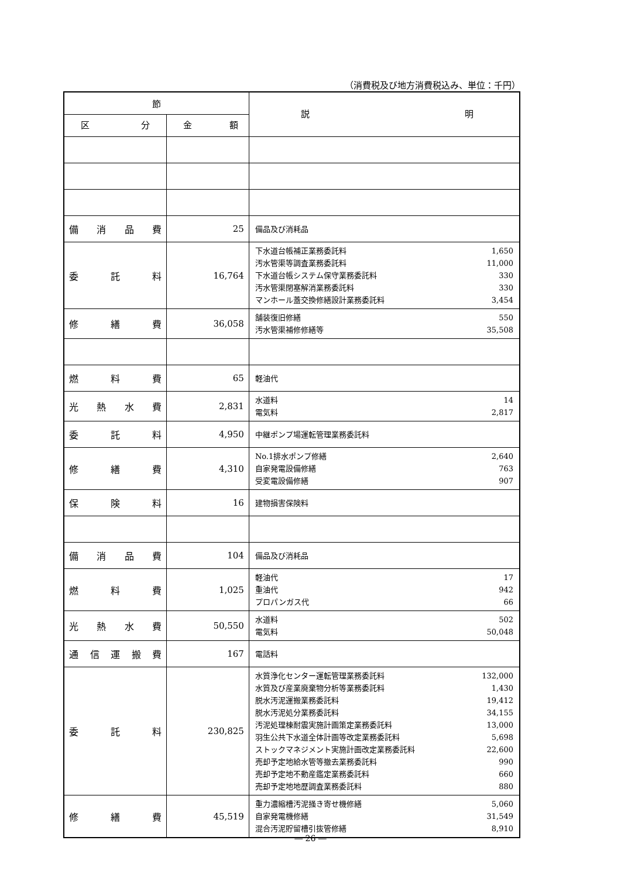（消費税及び地方消費税込み、単位：千円）
| 節 | | 説 明 |
| --- | --- | --- |
| 区 分 | 金 額 | |
| 備 消 品 費 | 25 | 備品及び消耗品 |
| 委 託 料 | 16,764 | 下水道台帳補正業務委託料 1,650 汚水管渠等調査業務委託料 11,000 下水道台帳システム保守業務委託料 330 汚水管渠閉塞解消業務委託料 330 マンホール蓋交換修繕設計業務委託料 3,454 |
| 修 繕 費 | 36,058 | 舗装復旧修繕 550 汚水管渠補修修繕等 35,508 |
| 燃 料 費 | 65 | 軽油代 |
| 光 熱 水 費 | 2,831 | 水道料 14 電気料 2,817 |
| 委 託 料 | 4,950 | 中継ポンプ場運転管理業務委託料 |
| 修 繕 費 | 4,310 | No.1排水ポンプ修繕 2,640 自家発電設備修繕 763 受変電設備修繕 907 |
| 保 険 料 | 16 | 建物損害保険料 |
| 備 消 品 費 | 104 | 備品及び消耗品 |
| 燃 料 費 | 1,025 | 軽油代 17 重油代 942 プロパンガス代 66 |
| 光 熱 水 費 | 50,550 | 水道料 502 電気料 50,048 |
| 通 信 運 搬 費 | 167 | 電話料 |
| 委 託 料 | 230,825 | 水質浄化センター運転管理業務委託料 132,000 水質及び産業廃棄物分析等業務委託料 1,430 脱水汚泥運搬業務委託料 19,412 脱水汚泥処分業務委託料 34,155 汚泥処理棟耐震実施計画策定業務委託料 13,000 羽生公共下水道全体計画等改定業務委託料 5,698 ストックマネジメント実施計画改定業務委託料 22,600 売却予定地給水管等撤去業務委託料 990 売却予定地不動産鑑定業務委託料 660 売却予定地地歴調査業務委託料 880 |
| 修 繕 費 | 45,519 | 重力濃縮槽汚泥掻き寄せ機修繕 5,060 自家発電機修繕 31,549 混合汚泥貯留槽引抜管修繕 8,910 |
― 26 ―